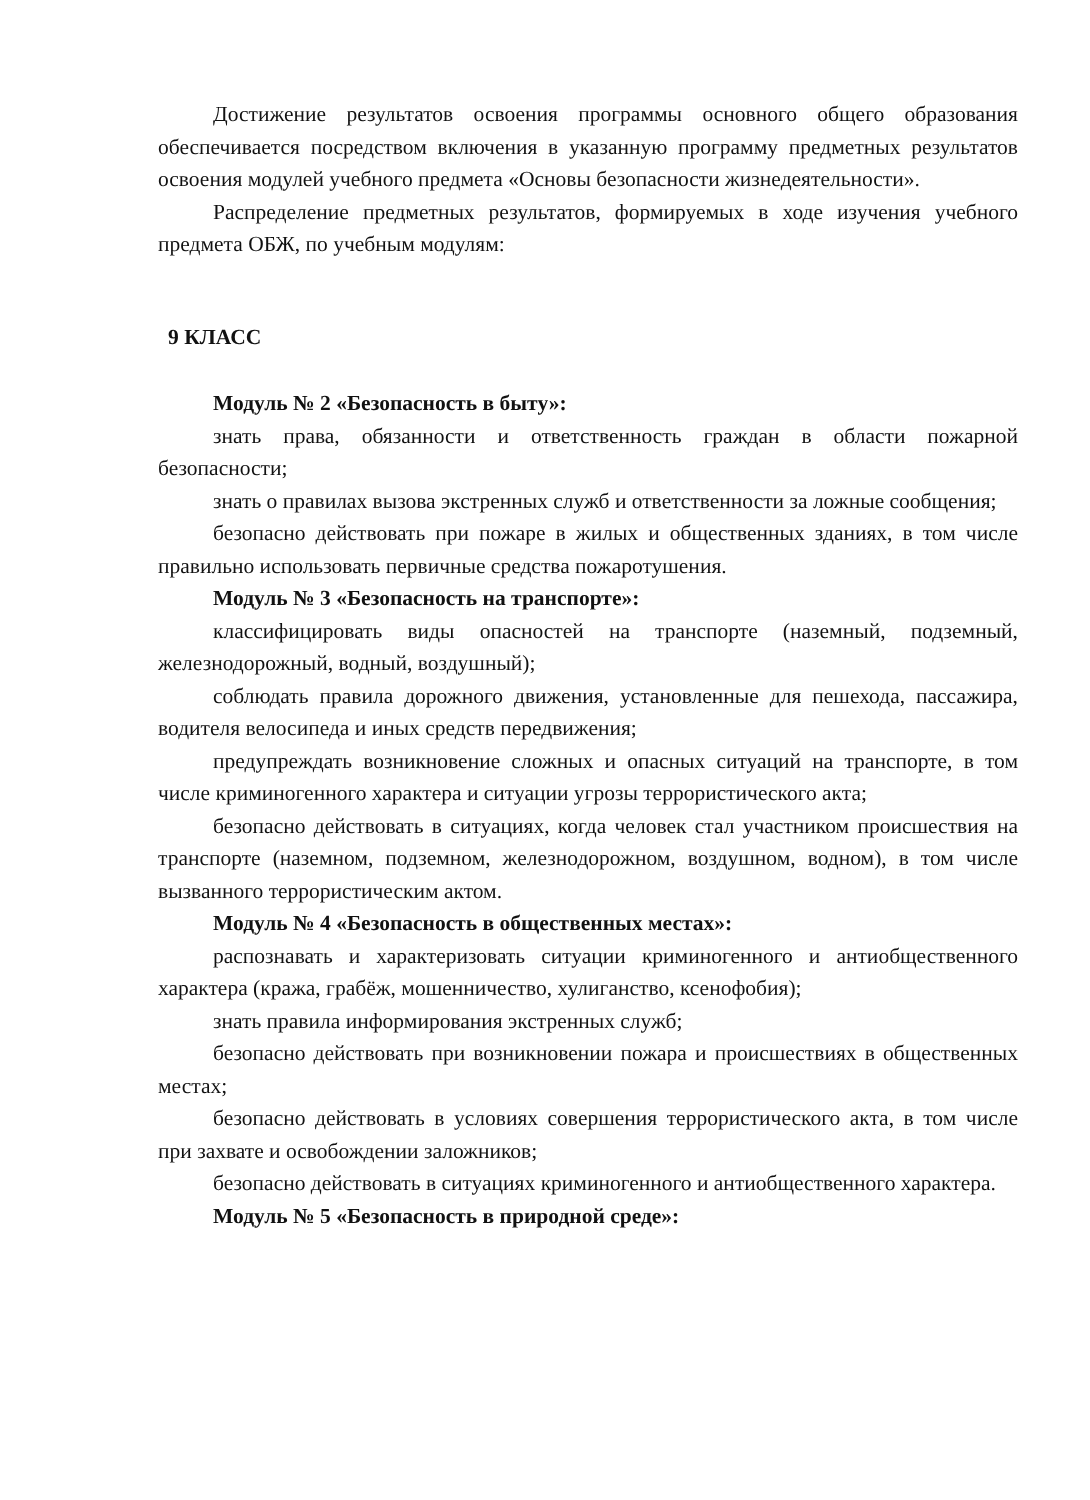Достижение результатов освоения программы основного общего образования обеспечивается посредством включения в указанную программу предметных результатов освоения модулей учебного предмета «Основы безопасности жизнедеятельности».
Распределение предметных результатов, формируемых в ходе изучения учебного предмета ОБЖ, по учебным модулям:
9 КЛАСС
Модуль № 2 «Безопасность в быту»:
знать права, обязанности и ответственность граждан в области пожарной безопасности;
знать о правилах вызова экстренных служб и ответственности за ложные сообщения;
безопасно действовать при пожаре в жилых и общественных зданиях, в том числе правильно использовать первичные средства пожаротушения.
Модуль № 3 «Безопасность на транспорте»:
классифицировать виды опасностей на транспорте (наземный, подземный, железнодорожный, водный, воздушный);
соблюдать правила дорожного движения, установленные для пешехода, пассажира, водителя велосипеда и иных средств передвижения;
предупреждать возникновение сложных и опасных ситуаций на транспорте, в том числе криминогенного характера и ситуации угрозы террористического акта;
безопасно действовать в ситуациях, когда человек стал участником происшествия на транспорте (наземном, подземном, железнодорожном, воздушном, водном), в том числе вызванного террористическим актом.
Модуль № 4 «Безопасность в общественных местах»:
распознавать и характеризовать ситуации криминогенного и антиобщественного характера (кража, грабёж, мошенничество, хулиганство, ксенофобия);
знать правила информирования экстренных служб;
безопасно действовать при возникновении пожара и происшествиях в общественных местах;
безопасно действовать в условиях совершения террористического акта, в том числе при захвате и освобождении заложников;
безопасно действовать в ситуациях криминогенного и антиобщественного характера.
Модуль № 5 «Безопасность в природной среде»: